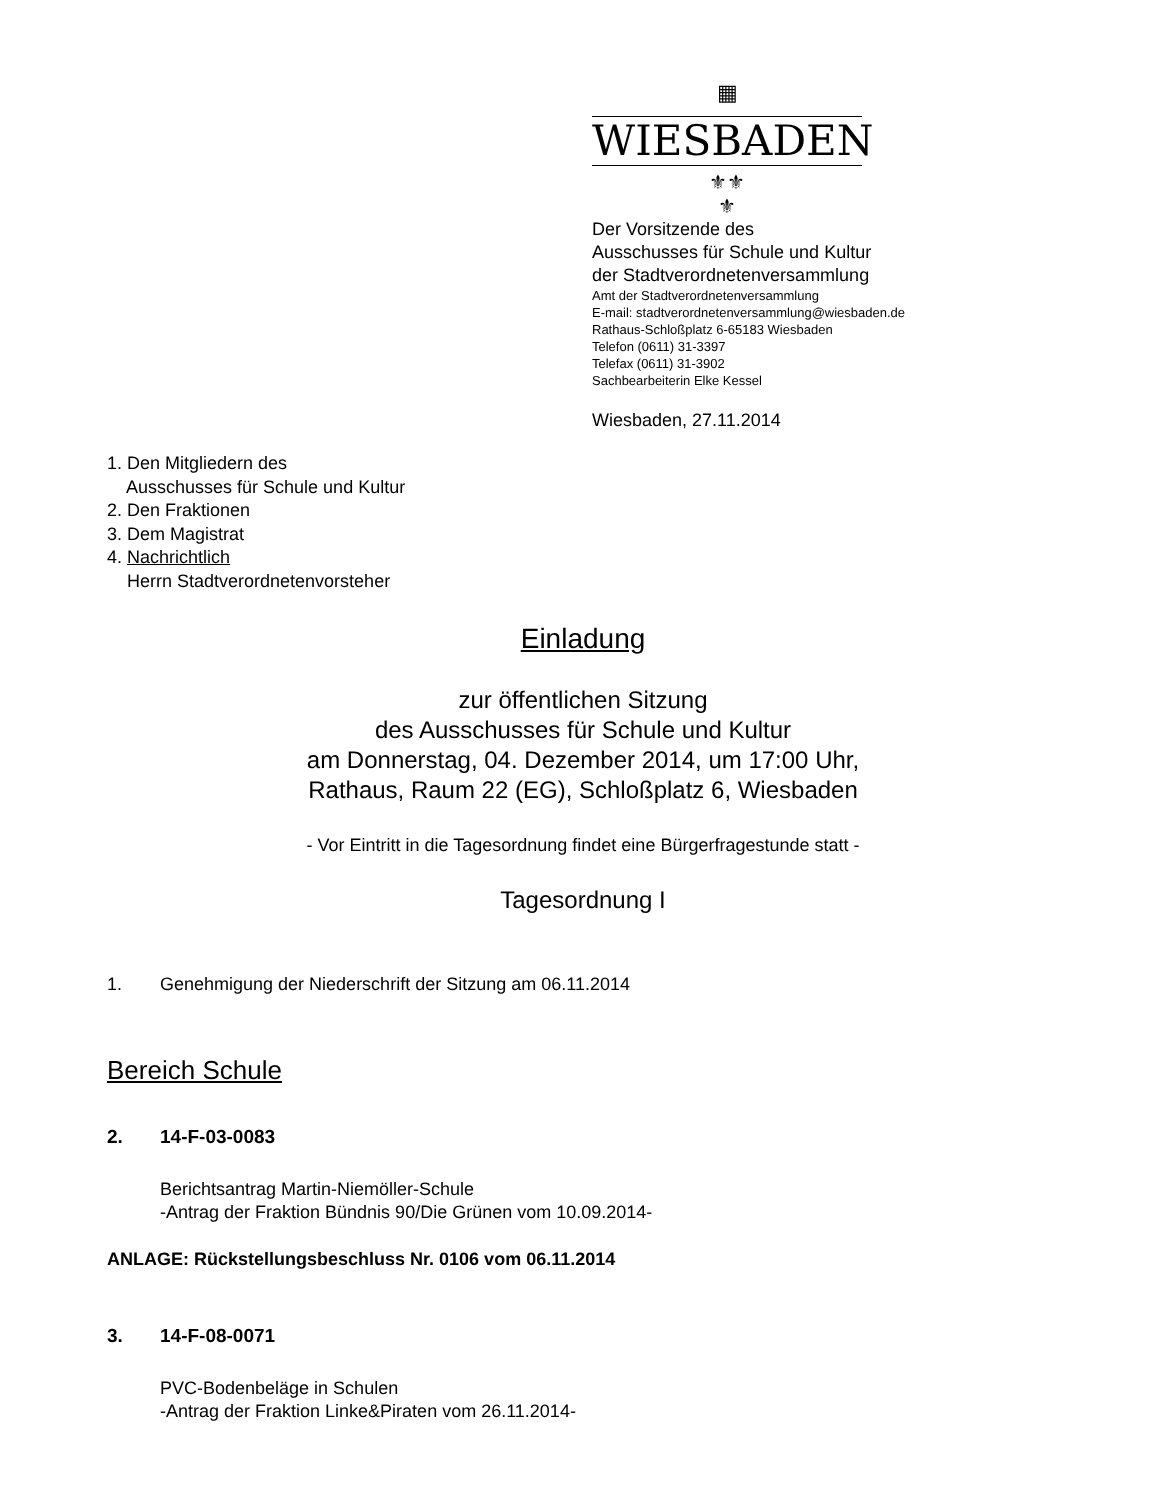▦
WIESBADEN
⚜⚜
⚜
Der Vorsitzende des
Ausschusses für Schule und Kultur
der Stadtverordnetenversammlung
Amt der Stadtverordnetenversammlung
E-mail: stadtverordnetenversammlung@wiesbaden.de
Rathaus-Schloßplatz 6-65183 Wiesbaden
Telefon (0611) 31-3397
Telefax (0611) 31-3902
Sachbearbeiterin Elke Kessel
Wiesbaden, 27.11.2014
1. Den Mitgliedern des
Ausschusses für Schule und Kultur
2. Den Fraktionen
3. Dem Magistrat
4. Nachrichtlich
Herrn Stadtverordnetenvorsteher
Einladung
zur öffentlichen Sitzung
des Ausschusses für Schule und Kultur
am Donnerstag, 04. Dezember 2014, um 17:00 Uhr,
Rathaus, Raum 22 (EG), Schloßplatz 6, Wiesbaden
- Vor Eintritt in die Tagesordnung findet eine Bürgerfragestunde statt -
Tagesordnung I
1. Genehmigung der Niederschrift der Sitzung am 06.11.2014
Bereich Schule
2. 14-F-03-0083
Berichtsantrag Martin-Niemöller-Schule
-Antrag der Fraktion Bündnis 90/Die Grünen vom 10.09.2014-
ANLAGE: Rückstellungsbeschluss Nr. 0106 vom 06.11.2014
3. 14-F-08-0071
PVC-Bodenbeläge in Schulen
-Antrag der Fraktion Linke&Piraten vom 26.11.2014-